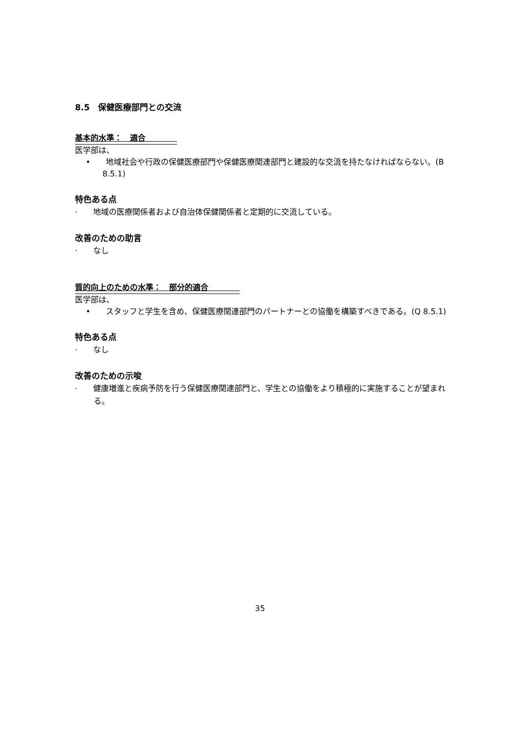8.5　保健医療部門との交流
基本的水準：　適合　　　　
医学部は、
•　　地域社会や行政の保健医療部門や保健医療関連部門と建設的な交流を持たなければならない。(B 8.5.1)
特色ある点
·　　地域の医療関係者および自治体保健関係者と定期的に交流している。
改善のための助言
·　　なし
質的向上のための水準：　部分的適合　　　　
医学部は、
•　　スタッフと学生を含め、保健医療関連部門のパートナーとの協働を構築すべきである。(Q 8.5.1)
特色ある点
·　　なし
改善のための示唆
·　　健康増進と疾病予防を行う保健医療関連部門と、学生との協働をより積極的に実施することが望まれる。
35